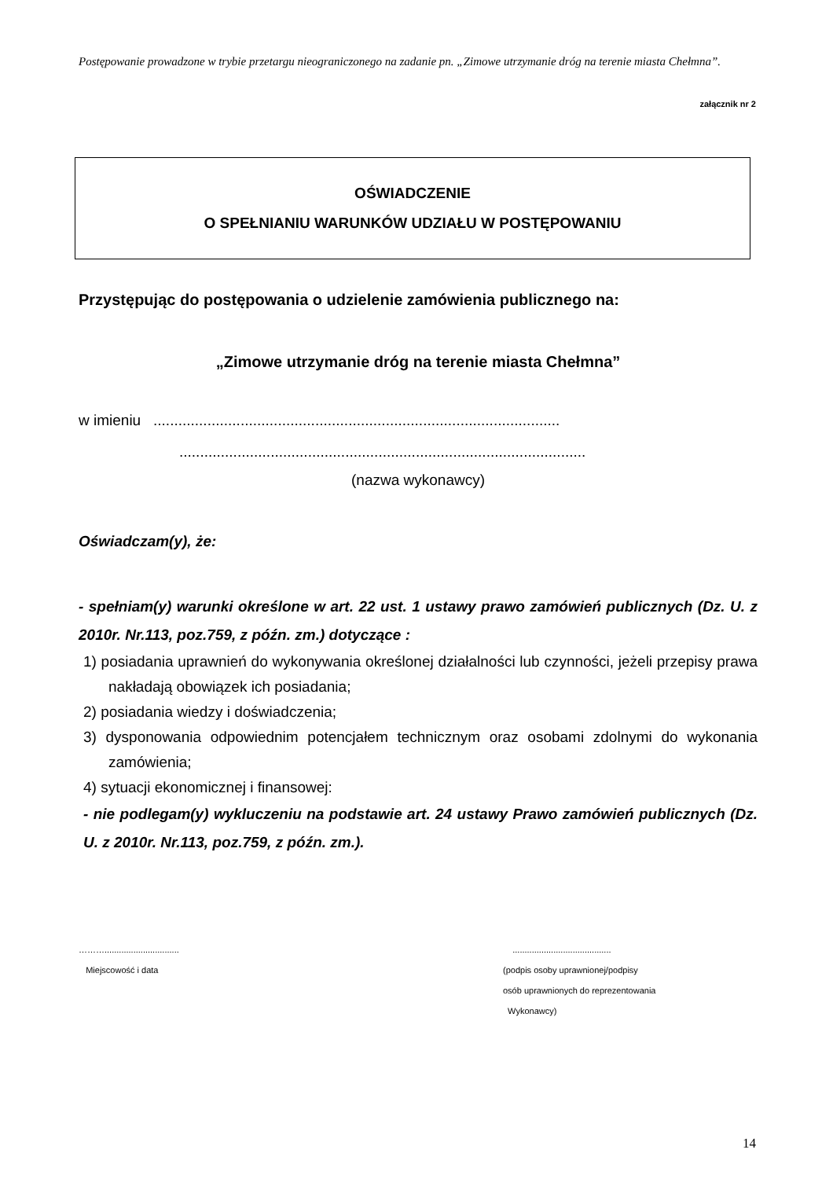Postępowanie prowadzone w trybie przetargu nieograniczonego na zadanie pn. „Zimowe utrzymanie dróg na terenie miasta Chełmna”.
załącznik nr 2
OŚWIADCZENIE
O SPEŁNIANIU WARUNKÓW UDZIAŁU W POSTĘPOWANIU
Przystępując do postępowania o udzielenie zamówienia publicznego na:
„Zimowe utrzymanie dróg na terenie miasta Chełmna”
w imieniu ..................................................................................................
..................................................................................................
(nazwa wykonawcy)
Oświadczam(y), że:
- spełniam(y) warunki określone w art. 22 ust. 1 ustawy prawo zamówień publicznych (Dz. U. z 2010r. Nr.113, poz.759, z późn. zm.) dotyczące :
1) posiadania uprawnień do wykonywania określonej działalności lub czynności, jeżeli przepisy prawa nakładają obowiązek ich posiadania;
2) posiadania wiedzy i doświadczenia;
3) dysponowania odpowiednim potencjałem technicznym oraz osobami zdolnymi do wykonania zamówienia;
4) sytuacji ekonomicznej i finansowej:
- nie podlegam(y) wykluczeniu na podstawie art. 24 ustawy Prawo zamówień publicznych (Dz. U. z 2010r. Nr.113, poz.759, z późn. zm.).
………...............................
Miejscowość i data
.........................................
(podpis osoby uprawnionej/podpisy
osób uprawnionych do reprezentowania
Wykonawcy)
14